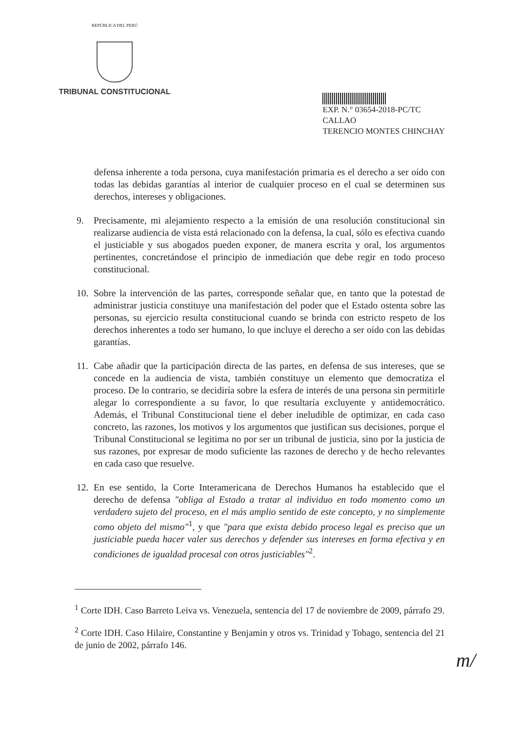REPÚBLICA DEL PERÚ
TRIBUNAL CONSTITUCIONAL
EXP. N.° 03654-2018-PC/TC
CALLAO
TERENCIO MONTES CHINCHAY
defensa inherente a toda persona, cuya manifestación primaria es el derecho a ser oído con todas las debidas garantías al interior de cualquier proceso en el cual se determinen sus derechos, intereses y obligaciones.
9. Precisamente, mi alejamiento respecto a la emisión de una resolución constitucional sin realizarse audiencia de vista está relacionado con la defensa, la cual, sólo es efectiva cuando el justiciable y sus abogados pueden exponer, de manera escrita y oral, los argumentos pertinentes, concretándose el principio de inmediación que debe regir en todo proceso constitucional.
10.
Sobre la intervención de las partes, corresponde señalar que, en tanto que la potestad de administrar justicia constituye una manifestación del poder que el Estado ostenta sobre las personas, su ejercicio resulta constitucional cuando se brinda con estricto respeto de los derechos inherentes a todo ser humano, lo que incluye el derecho a ser oído con las debidas garantías.
11.
Cabe añadir que la participación directa de las partes, en defensa de sus intereses, que se concede en la audiencia de vista, también constituye un elemento que democratiza el proceso. De lo contrario, se decidiría sobre la esfera de interés de una persona sin permitirle alegar lo correspondiente a su favor, lo que resultaría excluyente y antidemocrático. Además, el Tribunal Constitucional tiene el deber ineludible de optimizar, en cada caso concreto, las razones, los motivos y los argumentos que justifican sus decisiones, porque el Tribunal Constitucional se legitima no por ser un tribunal de justicia, sino por la justicia de sus razones, por expresar de modo suficiente las razones de derecho y de hecho relevantes en cada caso que resuelve.
12.
En ese sentido, la Corte Interamericana de Derechos Humanos ha establecido que el derecho de defensa "obliga al Estado a tratar al individuo en todo momento como un verdadero sujeto del proceso, en el más amplio sentido de este concepto, y no simplemente como objeto del mismo"<sup>1</sup>, y que "para que exista debido proceso legal es preciso que un justiciable pueda hacer valer sus derechos y defender sus intereses en forma efectiva y en condiciones de igualdad procesal con otros justiciables"<sup>2</sup>.
<sup>1</sup> Corte IDH. Caso Barreto Leiva vs. Venezuela, sentencia del 17 de noviembre de 2009, párrafo 29.
<sup>2</sup> Corte IDH. Caso Hilaire, Constantine y Benjamin y otros vs. Trinidad y Tobago, sentencia del 21 de junio de 2002, párrafo 146.
m/